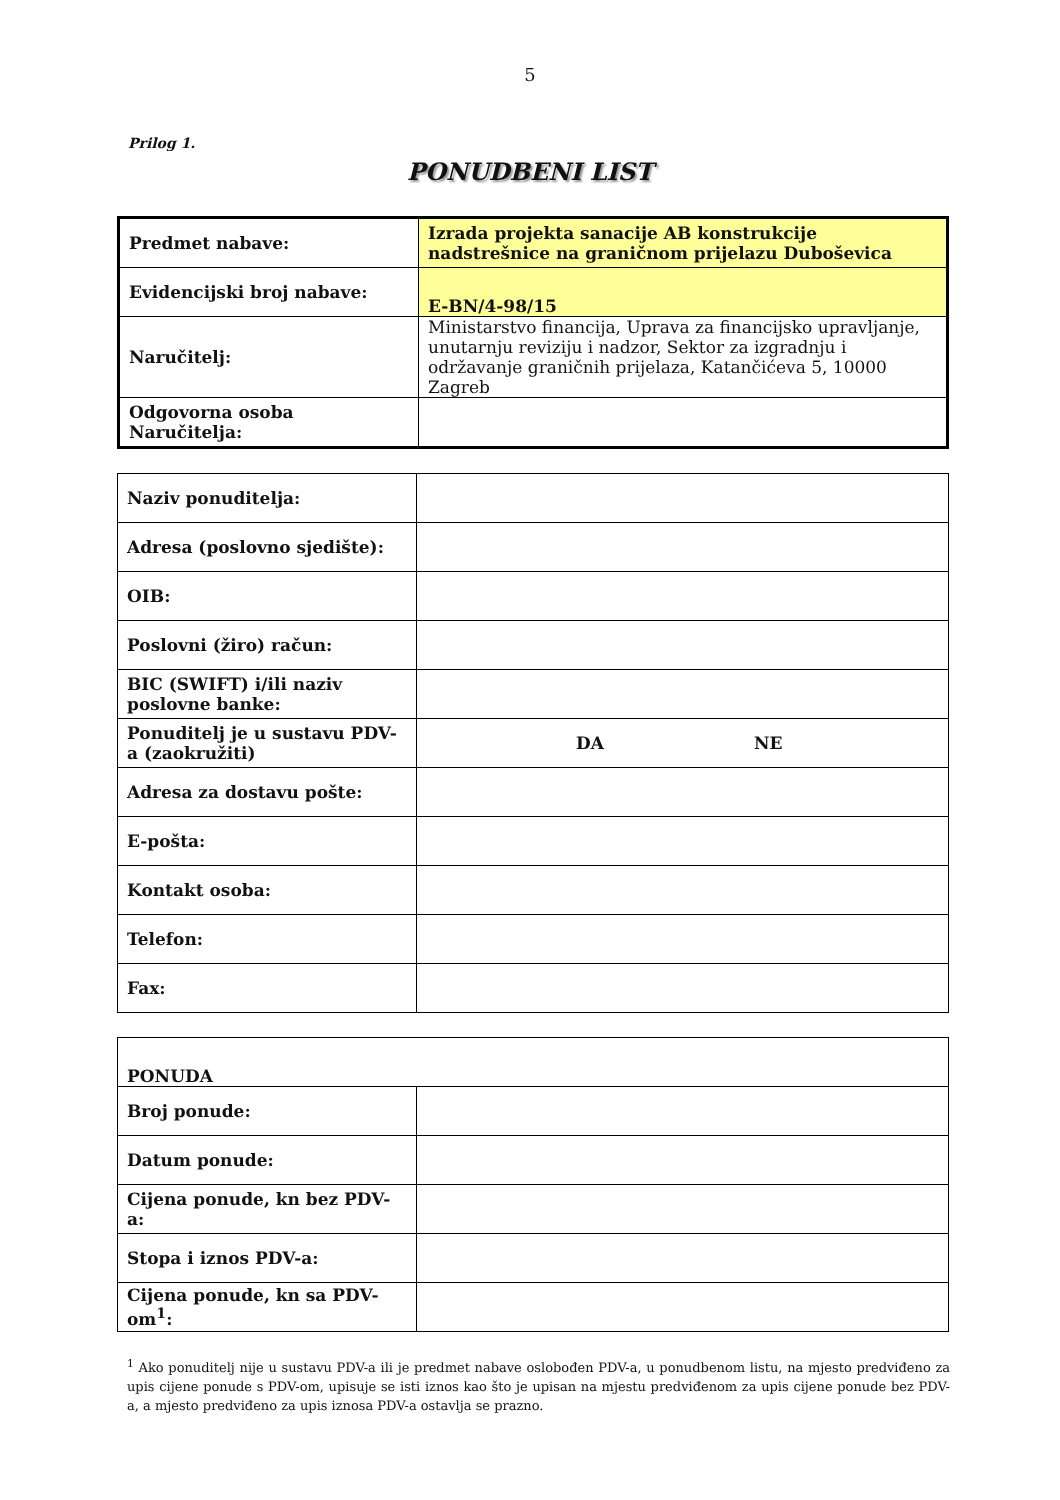5
Prilog 1.
PONUDBENI LIST
| Predmet nabave: | Izrada projekta sanacije AB konstrukcije nadstrešnice na graničnom prijelazu Duboševica |
| Evidencijski broj nabave: | E-BN/4-98/15 |
| Naručitelj: | Ministarstvo financija, Uprava za financijsko upravljanje, unutarnju reviziju i nadzor, Sektor za izgradnju i održavanje graničnih prijelaza, Katančićeva 5, 10000 Zagreb |
| Odgovorna osoba Naručitelja: | |
| Naziv ponuditelja: | |
| Adresa (poslovno sjedište): | |
| OIB: | |
| Poslovni (žiro) račun: | |
| BIC (SWIFT) i/ili naziv poslovne banke: | |
| Ponuditelj je u sustavu PDV-a (zaokružiti) | DA NE |
| Adresa za dostavu pošte: | |
| E-pošta: | |
| Kontakt osoba: | |
| Telefon: | |
| Fax: | |
| PONUDA | |
| Broj ponude: | |
| Datum ponude: | |
| Cijena ponude, kn bez PDV-a: | |
| Stopa i iznos PDV-a: | |
| Cijena ponude, kn sa PDV-om<sup>1</sup>: | |
<sup>1</sup> Ako ponuditelj nije u sustavu PDV-a ili je predmet nabave oslobođen PDV-a, u ponudbenom listu, na mjesto predviđeno za upis cijene ponude s PDV-om, upisuje se isti iznos kao što je upisan na mjestu predviđenom za upis cijene ponude bez PDV-a, a mjesto predviđeno za upis iznosa PDV-a ostavlja se prazno.